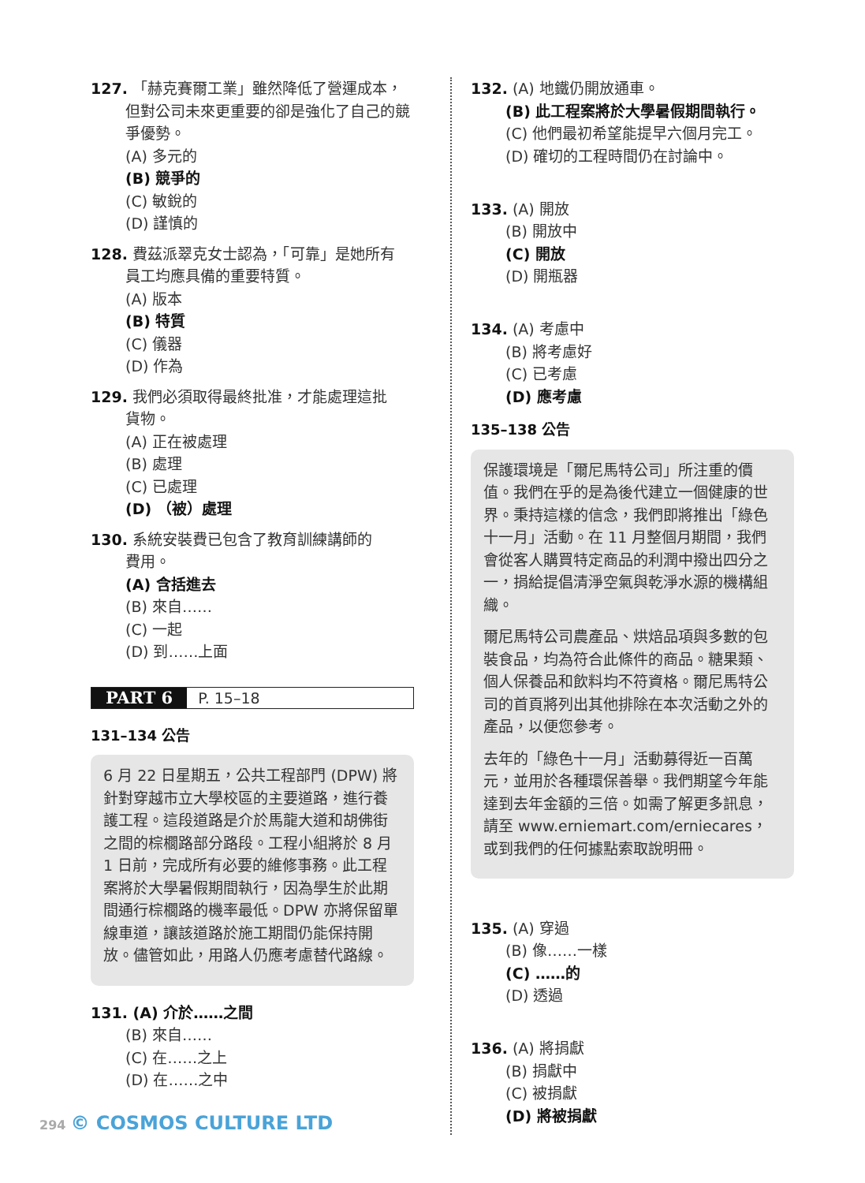127. 「赫克賽爾工業」雖然降低了營運成本，
但對公司未來更重要的卻是強化了自己的競爭優勢。
(A) 多元的
(B) 競爭的
(C) 敏銳的
(D) 謹慎的
128. 費茲派翠克女士認為，「可靠」是她所有
員工均應具備的重要特質。
(A) 版本
(B) 特質
(C) 儀器
(D) 作為
129. 我們必須取得最終批准，才能處理這批
貨物。
(A) 正在被處理
(B) 處理
(C) 已處理
(D) （被）處理
130. 系統安裝費已包含了教育訓練講師的
費用。
(A) 含括進去
(B) 來自……
(C) 一起
(D) 到……上面
PART 6 P. 15–18
131–134 公告
6 月 22 日星期五，公共工程部門 (DPW) 將針對穿越市立大學校區的主要道路，進行養護工程。這段道路是介於馬龍大道和胡佛街之間的棕櫚路部分路段。工程小組將於 8 月 1 日前，完成所有必要的維修事務。此工程案將於大學暑假期間執行，因為學生於此期間通行棕櫚路的機率最低。DPW 亦將保留單線車道，讓該道路於施工期間仍能保持開放。儘管如此，用路人仍應考慮替代路線。
131. (A) 介於……之間
(B) 來自……
(C) 在……之上
(D) 在……之中
132. (A) 地鐵仍開放通車。
(B) 此工程案將於大學暑假期間執行。
(C) 他們最初希望能提早六個月完工。
(D) 確切的工程時間仍在討論中。
133. (A) 開放
(B) 開放中
(C) 開放
(D) 開瓶器
134. (A) 考慮中
(B) 將考慮好
(C) 已考慮
(D) 應考慮
135–138 公告
保護環境是「爾尼馬特公司」所注重的價值。我們在乎的是為後代建立一個健康的世界。秉持這樣的信念，我們即將推出「綠色十一月」活動。在 11 月整個月期間，我們會從客人購買特定商品的利潤中撥出四分之一，捐給提倡清淨空氣與乾淨水源的機構組織。
爾尼馬特公司農產品、烘焙品項與多數的包裝食品，均為符合此條件的商品。糖果類、個人保養品和飲料均不符資格。爾尼馬特公司的首頁將列出其他排除在本次活動之外的產品，以便您參考。
去年的「綠色十一月」活動募得近一百萬元，並用於各種環保善舉。我們期望今年能達到去年金額的三倍。如需了解更多訊息，請至 www.erniemart.com/erniecares，或到我們的任何據點索取說明冊。
135. (A) 穿過
(B) 像……一樣
(C) ……的
(D) 透過
136. (A) 將捐獻
(B) 捐獻中
(C) 被捐獻
(D) 將被捐獻
294 © COSMOS CULTURE LTD